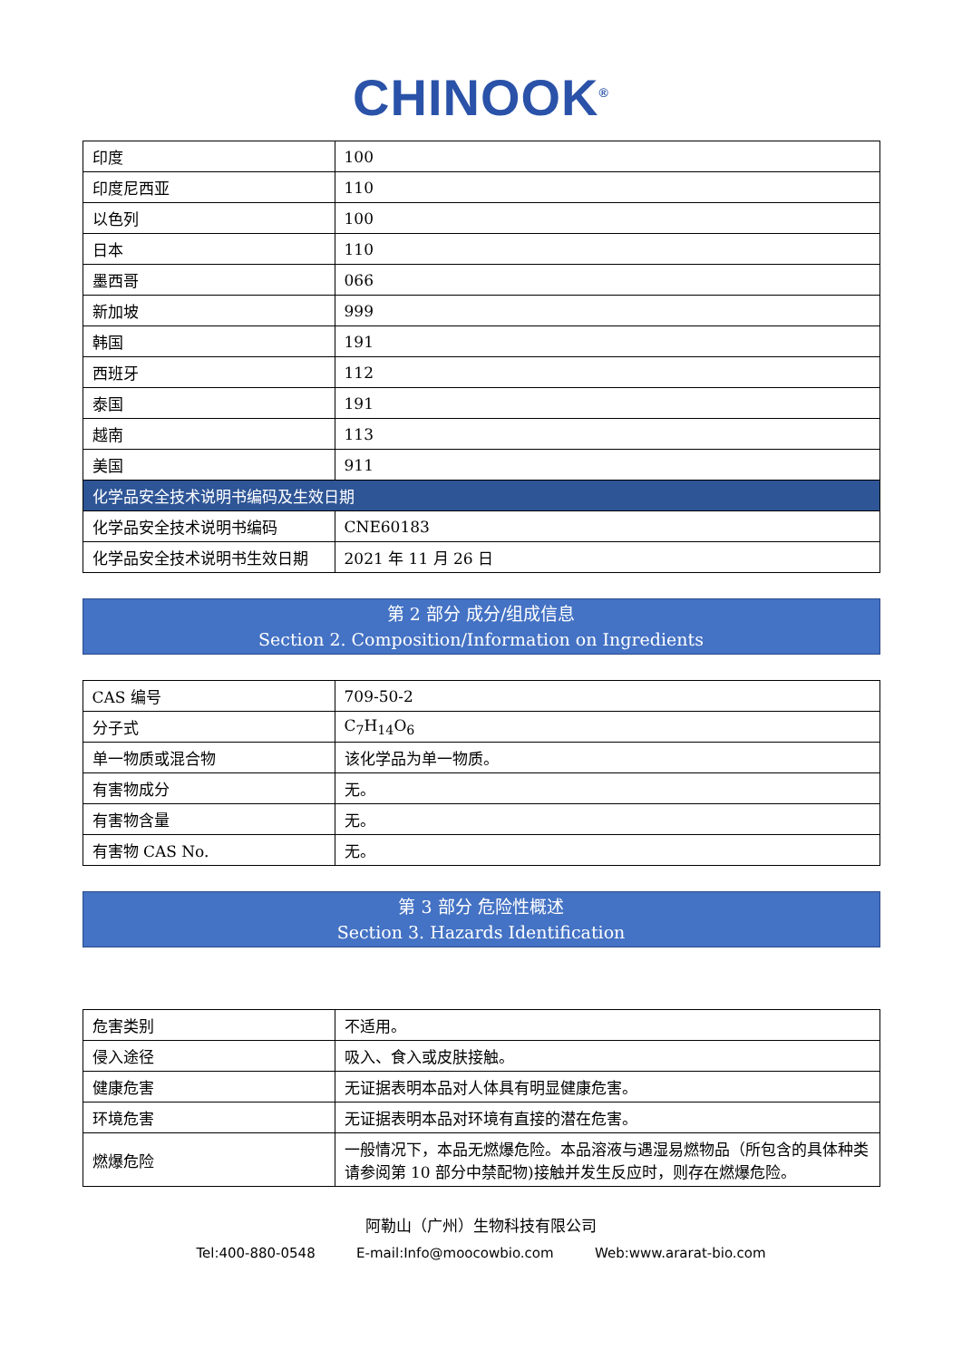CHINOOK<sup>®</sup>
| 印度 | 100 |
| 印度尼西亚 | 110 |
| 以色列 | 100 |
| 日本 | 110 |
| 墨西哥 | 066 |
| 新加坡 | 999 |
| 韩国 | 191 |
| 西班牙 | 112 |
| 泰国 | 191 |
| 越南 | 113 |
| 美国 | 911 |
| 化学品安全技术说明书编码及生效日期 | |
| 化学品安全技术说明书编码 | CNE60183 |
| 化学品安全技术说明书生效日期 | 2021 年 11 月 26 日 |
第 2 部分 成分/组成信息
Section 2. Composition/Information on Ingredients
| CAS 编号 | 709-50-2 |
| 分子式 | C<sub>7</sub>H<sub>14</sub>O<sub>6</sub> |
| 单一物质或混合物 | 该化学品为单一物质。 |
| 有害物成分 | 无。 |
| 有害物含量 | 无。 |
| 有害物 CAS No. | 无。 |
第 3 部分 危险性概述
Section 3. Hazards Identification
| 危害类别 | 不适用。 |
| 侵入途径 | 吸入、食入或皮肤接触。 |
| 健康危害 | 无证据表明本品对人体具有明显健康危害。 |
| 环境危害 | 无证据表明本品对环境有直接的潜在危害。 |
| 燃爆危险 | 一般情况下，本品无燃爆危险。本品溶液与遇湿易燃物品（所包含的具体种类请参阅第 10 部分中禁配物)接触并发生反应时，则存在燃爆危险。 |
阿勒山（广州）生物科技有限公司
Tel:400-880-0548 E-mail:Info@moocowbio.com Web:www.ararat-bio.com